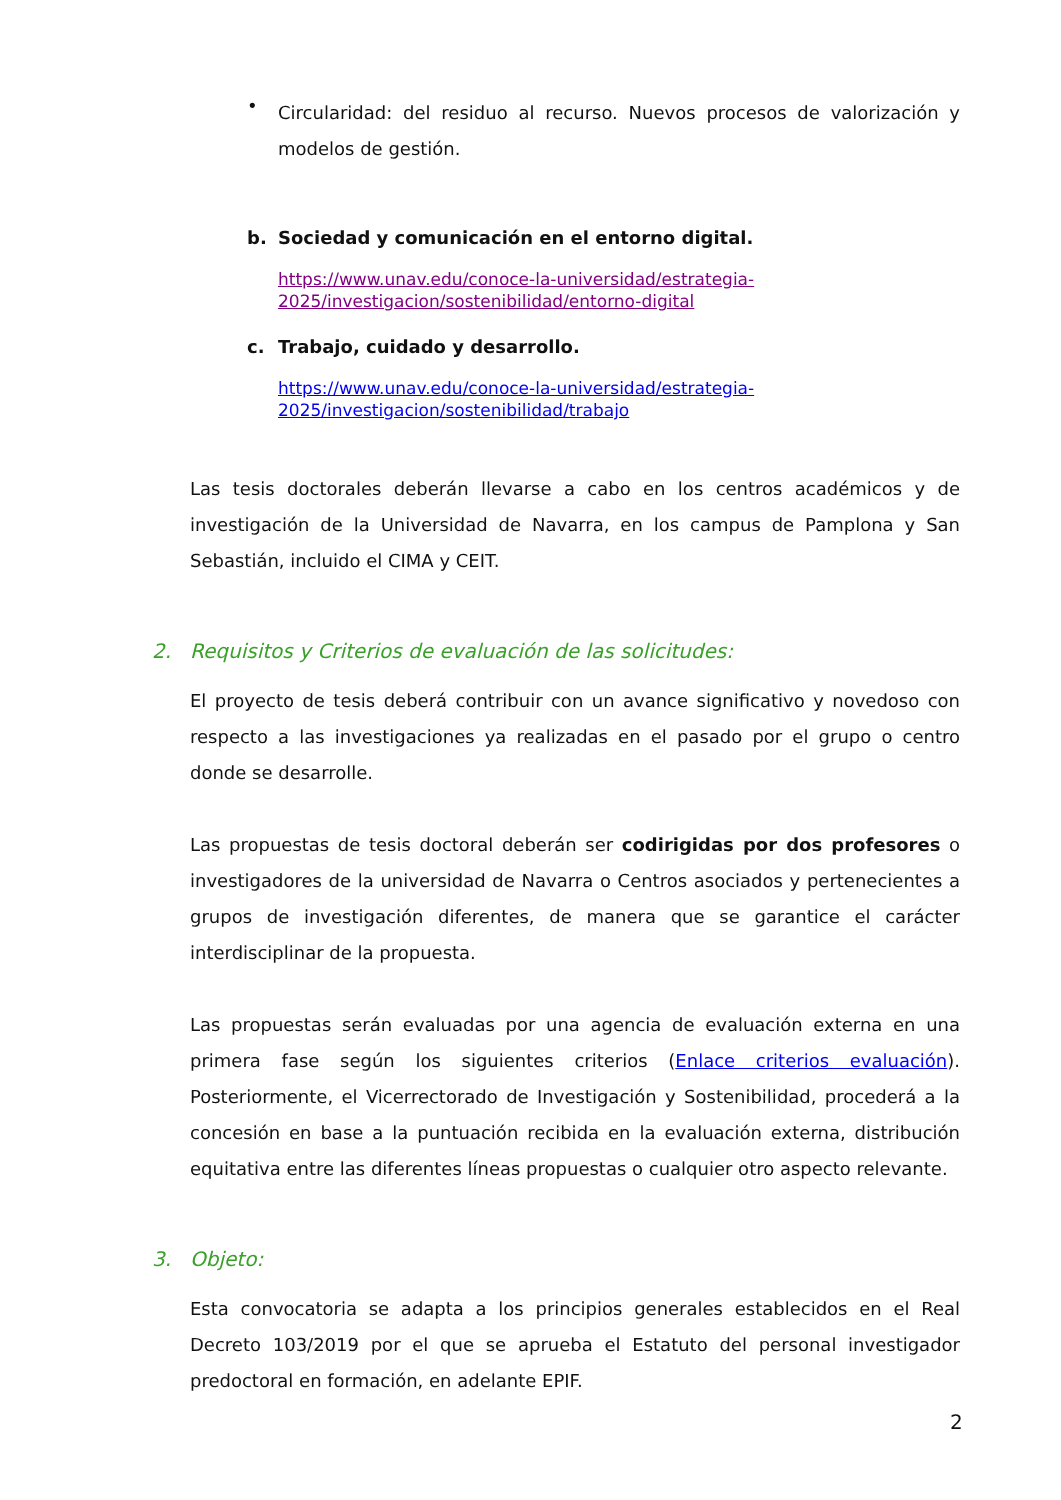•
Circularidad: del residuo al recurso. Nuevos procesos de valorización y modelos de gestión.
b. Sociedad y comunicación en el entorno digital.
https://www.unav.edu/conoce-la-universidad/estrategia-2025/investigacion/sostenibilidad/entorno-digital
c. Trabajo, cuidado y desarrollo.
https://www.unav.edu/conoce-la-universidad/estrategia-2025/investigacion/sostenibilidad/trabajo
Las tesis doctorales deberán llevarse a cabo en los centros académicos y de investigación de la Universidad de Navarra, en los campus de Pamplona y San Sebastián, incluido el CIMA y CEIT.
2. Requisitos y Criterios de evaluación de las solicitudes:
El proyecto de tesis deberá contribuir con un avance significativo y novedoso con respecto a las investigaciones ya realizadas en el pasado por el grupo o centro donde se desarrolle.
Las propuestas de tesis doctoral deberán ser codirigidas por dos profesores o investigadores de la universidad de Navarra o Centros asociados y pertenecientes a grupos de investigación diferentes, de manera que se garantice el carácter interdisciplinar de la propuesta.
Las propuestas serán evaluadas por una agencia de evaluación externa en una primera fase según los siguientes criterios (Enlace criterios evaluación). Posteriormente, el Vicerrectorado de Investigación y Sostenibilidad, procederá a la concesión en base a la puntuación recibida en la evaluación externa, distribución equitativa entre las diferentes líneas propuestas o cualquier otro aspecto relevante.
3. Objeto:
Esta convocatoria se adapta a los principios generales establecidos en el Real Decreto 103/2019 por el que se aprueba el Estatuto del personal investigador predoctoral en formación, en adelante EPIF.
2